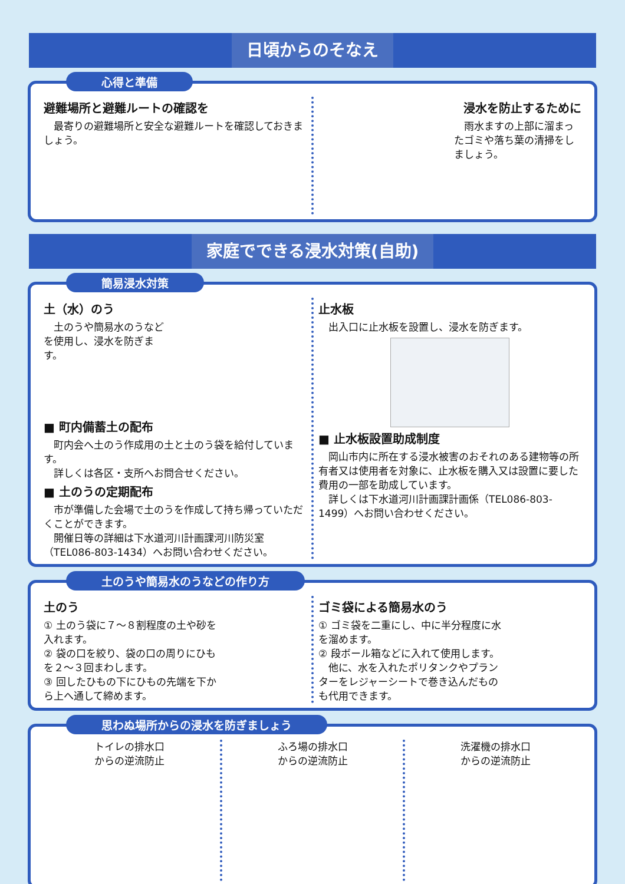日頃からのそなえ
心得と準備
避難場所と避難ルートの確認を
　最寄りの避難場所と安全な避難ルートを確認しておきましょう。
浸水を防止するために
　雨水ますの上部に溜まったゴミや落ち葉の清掃をしましょう。
家庭でできる浸水対策(自助)
簡易浸水対策
土（水）のう
　土のうや簡易水のうなどを使用し、浸水を防ぎます。
■ 町内備蓄土の配布
　町内会へ土のう作成用の土と土のう袋を給付しています。
　詳しくは各区・支所へお問合せください。
■ 土のうの定期配布
　市が準備した会場で土のうを作成して持ち帰っていただくことができます。
　開催日等の詳細は下水道河川計画課河川防災室（TEL086-803-1434）へお問い合わせください。
止水板
　出入口に止水板を設置し、浸水を防ぎます。
■ 止水板設置助成制度
　岡山市内に所在する浸水被害のおそれのある建物等の所有者又は使用者を対象に、止水板を購入又は設置に要した費用の一部を助成しています。
　詳しくは下水道河川計画課計画係（TEL086-803-1499）へお問い合わせください。
土のうや簡易水のうなどの作り方
土のう
① 土のう袋に７～８割程度の土や砂を入れます。
② 袋の口を絞り、袋の口の周りにひもを２～３回まわします。
③ 回したひもの下にひもの先端を下から上へ通して締めます。
ゴミ袋による簡易水のう
① ゴミ袋を二重にし、中に半分程度に水を溜めます。
② 段ボール箱などに入れて使用します。
　他に、水を入れたポリタンクやプランターをレジャーシートで巻き込んだものも代用できます。
思わぬ場所からの浸水を防ぎましょう
トイレの排水口
からの逆流防止
ふろ場の排水口
からの逆流防止
洗濯機の排水口
からの逆流防止